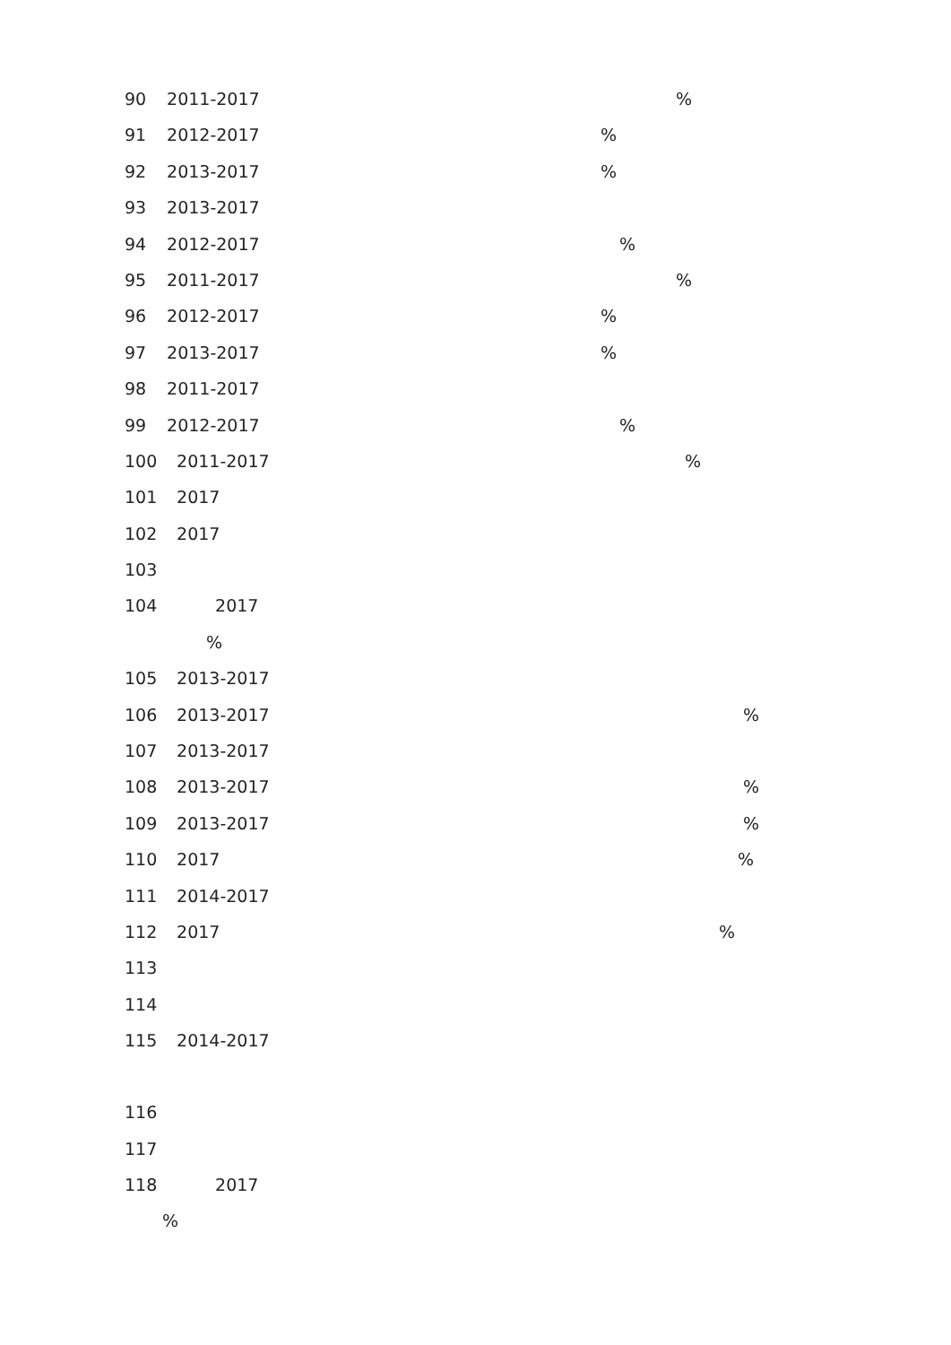90 2011-2017 %
91 2012-2017 %
92 2013-2017 %
93 2013-2017
94 2012-2017 %
95 2011-2017 %
96 2012-2017 %
97 2013-2017 %
98 2011-2017
99 2012-2017 %
100 2011-2017 %
101 2017
102 2017
103
104 2017
%
105 2013-2017
106 2013-2017 %
107 2013-2017
108 2013-2017 %
109 2013-2017 %
110 2017 %
111 2014-2017
112 2017 %
113
114
115 2014-2017
116
117
118 2017
%